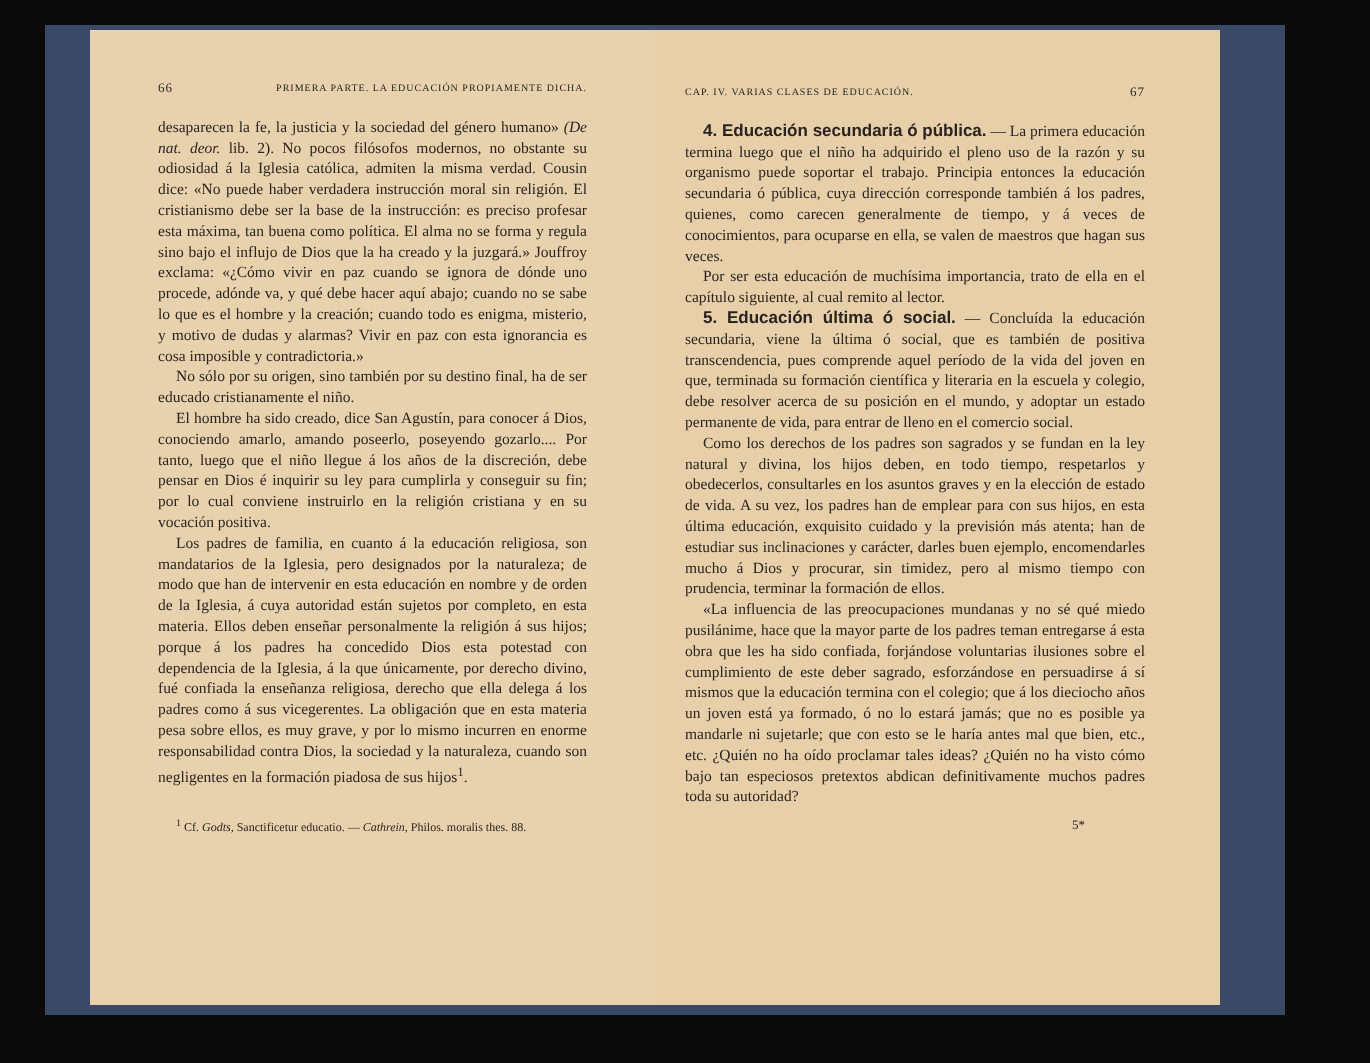66 PRIMERA PARTE. LA EDUCACIÓN PROPIAMENTE DICHA.
desaparecen la fe, la justicia y la sociedad del género humano» (De nat. deor. lib. 2). No pocos filósofos modernos, no obstante su odiosidad á la Iglesia católica, admiten la misma verdad. Cousin dice: «No puede haber verdadera instrucción moral sin religión. El cristianismo debe ser la base de la instrucción: es preciso profesar esta máxima, tan buena como política. El alma no se forma y regula sino bajo el influjo de Dios que la ha creado y la juzgará.» Jouffroy exclama: «¿Cómo vivir en paz cuando se ignora de dónde uno procede, adónde va, y qué debe hacer aquí abajo; cuando no se sabe lo que es el hombre y la creación; cuando todo es enigma, misterio, y motivo de dudas y alarmas? Vivir en paz con esta ignorancia es cosa imposible y contradictoria.»
No sólo por su origen, sino también por su destino final, ha de ser educado cristianamente el niño.
El hombre ha sido creado, dice San Agustín, para conocer á Dios, conociendo amarlo, amando poseerlo, poseyendo gozarlo.... Por tanto, luego que el niño llegue á los años de la discreción, debe pensar en Dios é inquirir su ley para cumplirla y conseguir su fin; por lo cual conviene instruirlo en la religión cristiana y en su vocación positiva.
Los padres de familia, en cuanto á la educación religiosa, son mandatarios de la Iglesia, pero designados por la naturaleza; de modo que han de intervenir en esta educación en nombre y de orden de la Iglesia, á cuya autoridad están sujetos por completo, en esta materia. Ellos deben enseñar personalmente la religión á sus hijos; porque á los padres ha concedido Dios esta potestad con dependencia de la Iglesia, á la que únicamente, por derecho divino, fué confiada la enseñanza religiosa, derecho que ella delega á los padres como á sus vicegerentes. La obligación que en esta materia pesa sobre ellos, es muy grave, y por lo mismo incurren en enorme responsabilidad contra Dios, la sociedad y la naturaleza, cuando son negligentes en la formación piadosa de sus hijos<sup>1</sup>.
<sup>1</sup> Cf. Godts, Sanctificetur educatio. — Cathrein, Philos. moralis thes. 88.
CAP. IV. VARIAS CLASES DE EDUCACIÓN. 67
4. Educación secundaria ó pública. — La primera educación termina luego que el niño ha adquirido el pleno uso de la razón y su organismo puede soportar el trabajo. Principia entonces la educación secundaria ó pública, cuya dirección corresponde también á los padres, quienes, como carecen generalmente de tiempo, y á veces de conocimientos, para ocuparse en ella, se valen de maestros que hagan sus veces.
Por ser esta educación de muchísima importancia, trato de ella en el capítulo siguiente, al cual remito al lector.
5. Educación última ó social. — Concluída la educación secundaria, viene la última ó social, que es también de positiva transcendencia, pues comprende aquel período de la vida del joven en que, terminada su formación científica y literaria en la escuela y colegio, debe resolver acerca de su posición en el mundo, y adoptar un estado permanente de vida, para entrar de lleno en el comercio social.
Como los derechos de los padres son sagrados y se fundan en la ley natural y divina, los hijos deben, en todo tiempo, respetarlos y obedecerlos, consultarles en los asuntos graves y en la elección de estado de vida. A su vez, los padres han de emplear para con sus hijos, en esta última educación, exquisito cuidado y la previsión más atenta; han de estudiar sus inclinaciones y carácter, darles buen ejemplo, encomendarles mucho á Dios y procurar, sin timidez, pero al mismo tiempo con prudencia, terminar la formación de ellos.
«La influencia de las preocupaciones mundanas y no sé qué miedo pusilánime, hace que la mayor parte de los padres teman entregarse á esta obra que les ha sido confiada, forjándose voluntarias ilusiones sobre el cumplimiento de este deber sagrado, esforzándose en persuadirse á sí mismos que la educación termina con el colegio; que á los dieciocho años un joven está ya formado, ó no lo estará jamás; que no es posible ya mandarle ni sujetarle; que con esto se le haría antes mal que bien, etc., etc. ¿Quién no ha oído proclamar tales ideas? ¿Quién no ha visto cómo bajo tan especiosos pretextos abdican definitivamente muchos padres toda su autoridad?
5*